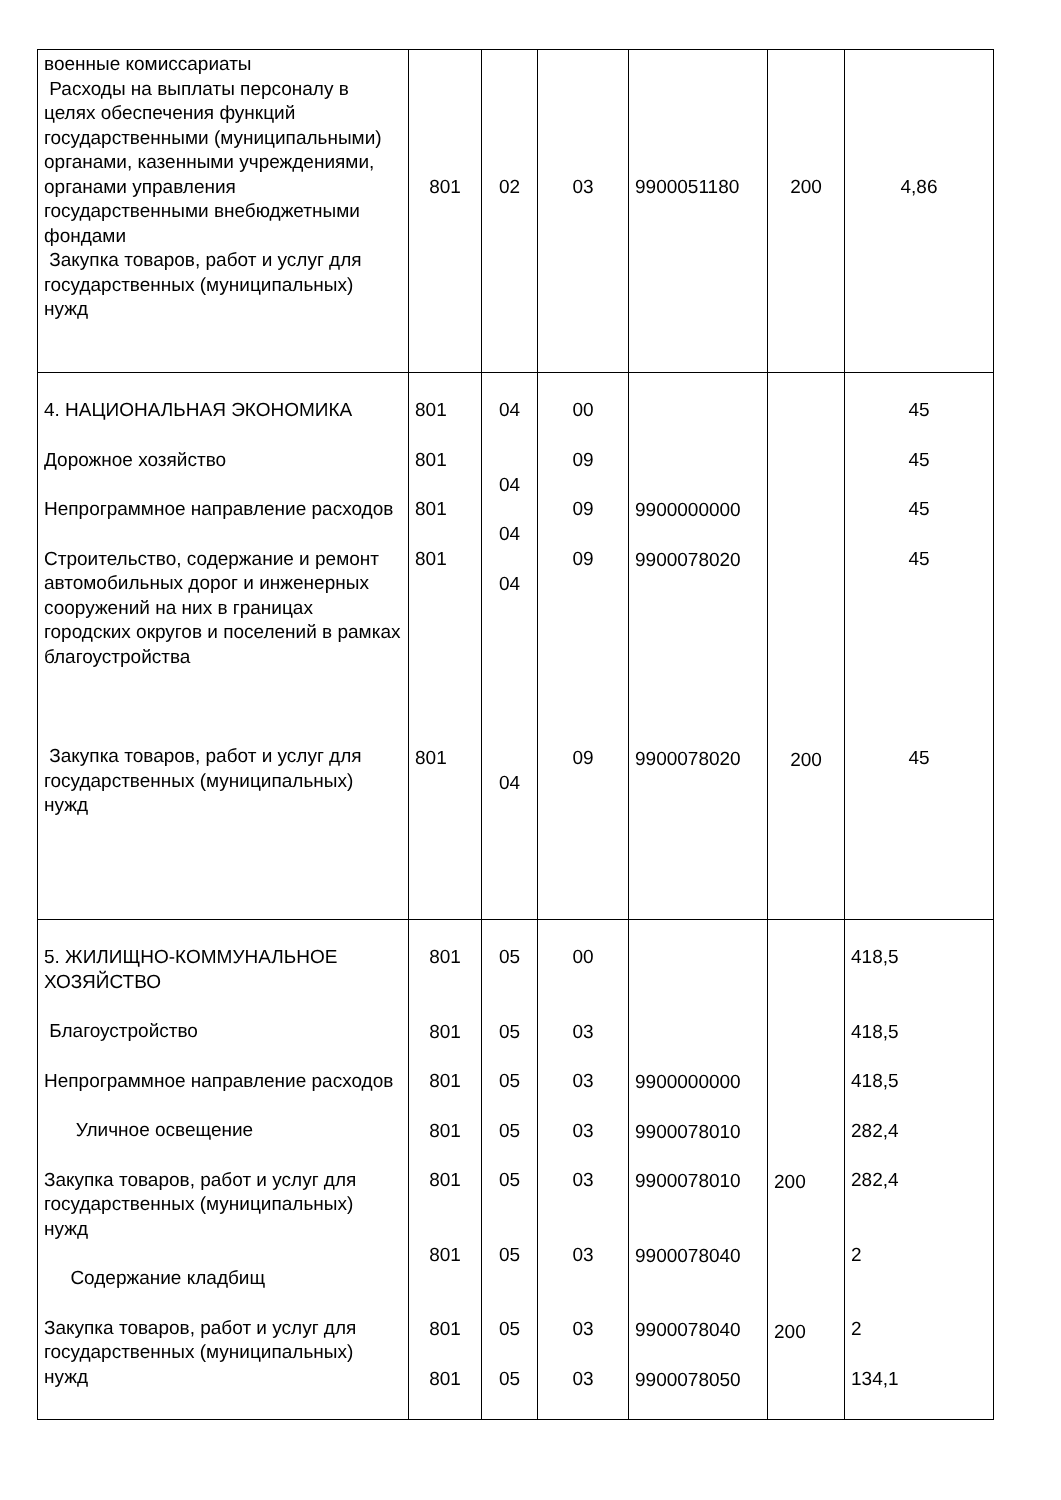| военные комиссариаты Расходы на выплаты персоналу в целях обеспечения функций государственными (муниципальными) органами, казенными учреждениями, органами управления государственными внебюджетными фондами Закупка товаров, работ и услуг для государственных (муниципальных) нужд | 801 | 02 | 03 | 9900051180 | 200 | 4,86 |
| 4. НАЦИОНАЛЬНАЯ ЭКОНОМИКА Дорожное хозяйство Непрограммное направление расходов Строительство, содержание и ремонт автомобильных дорог и инженерных сооружений на них в границах городских округов и поселений в рамках благоустройства Закупка товаров, работ и услуг для государственных (муниципальных) нужд | 801 801 801 801 801 | 04 04 04 04 04 | 00 09 09 09 09 | 9900000000 9900078020 9900078020 | 200 | 45 45 45 45 45 |
| 5. ЖИЛИЩНО-КОММУНАЛЬНОЕ ХОЗЯЙСТВО Благоустройство Непрограммное направление расходов Уличное освещение Закупка товаров, работ и услуг для государственных (муниципальных) нужд Содержание кладбищ Закупка товаров, работ и услуг для государственных (муниципальных) нужд | 801 801 801 801 801 801 801 801 | 05 05 05 05 05 05 05 05 | 00 03 03 03 03 03 03 03 | 9900000000 9900078010 9900078010 9900078040 9900078040 9900078050 | 200 200 | 418,5 418,5 418,5 282,4 282,4 2 2 134,1 |